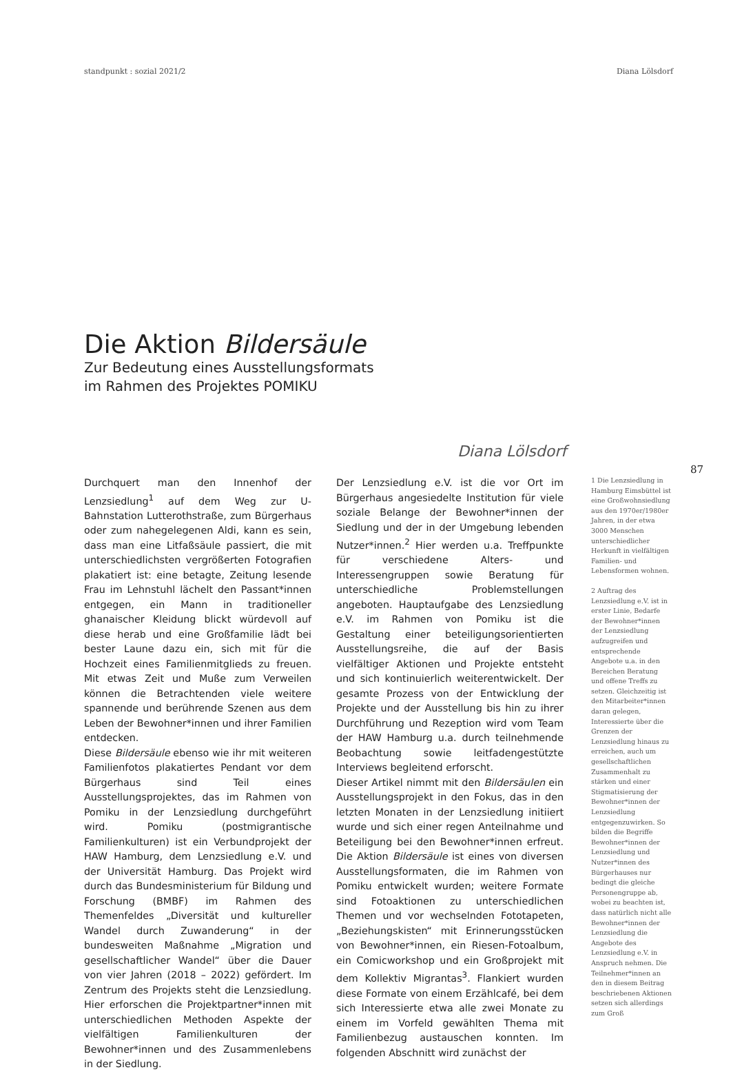standpunkt : sozial 2021/2 Diana Lölsdorf
Die Aktion Bildersäule
Zur Bedeutung eines Ausstellungsformats
im Rahmen des Projektes POMIKU
Diana Lölsdorf
87
Durchquert man den Innenhof der Lenzsiedlung<sup>1</sup> auf dem Weg zur U-Bahnstation Lutterothstraße, zum Bürgerhaus oder zum nahegelegenen Aldi, kann es sein, dass man eine Litfaßsäule passiert, die mit unterschiedlichsten vergrößerten Fotografien plakatiert ist: eine betagte, Zeitung lesende Frau im Lehnstuhl lächelt den Passant*innen entgegen, ein Mann in traditioneller ghanaischer Kleidung blickt würdevoll auf diese herab und eine Großfamilie lädt bei bester Laune dazu ein, sich mit für die Hochzeit eines Familienmitglieds zu freuen. Mit etwas Zeit und Muße zum Verweilen können die Betrachtenden viele weitere spannende und berührende Szenen aus dem Leben der Bewohner*innen und ihrer Familien entdecken.
Diese Bildersäule ebenso wie ihr mit weiteren Familienfotos plakatiertes Pendant vor dem Bürgerhaus sind Teil eines Ausstellungsprojektes, das im Rahmen von Pomiku in der Lenzsiedlung durchgeführt wird. Pomiku (postmigrantische Familienkulturen) ist ein Verbundprojekt der HAW Hamburg, dem Lenzsiedlung e.V. und der Universität Hamburg. Das Projekt wird durch das Bundesministerium für Bildung und Forschung (BMBF) im Rahmen des Themenfeldes „Diversität und kultureller Wandel durch Zuwanderung“ in der bundesweiten Maßnahme „Migration und gesellschaftlicher Wandel“ über die Dauer von vier Jahren (2018 – 2022) gefördert. Im Zentrum des Projekts steht die Lenzsiedlung. Hier erforschen die Projektpartner*innen mit unterschiedlichen Methoden Aspekte der vielfältigen Familienkulturen der Bewohner*innen und des Zusammenlebens in der Siedlung.
Der Lenzsiedlung e.V. ist die vor Ort im Bürgerhaus angesiedelte Institution für viele soziale Belange der Bewohner*innen der Siedlung und der in der Umgebung lebenden Nutzer*innen.<sup>2</sup> Hier werden u.a. Treffpunkte für verschiedene Alters- und Interessengruppen sowie Beratung für unterschiedliche Problemstellungen angeboten. Hauptaufgabe des Lenzsiedlung e.V. im Rahmen von Pomiku ist die Gestaltung einer beteiligungsorientierten Ausstellungsreihe, die auf der Basis vielfältiger Aktionen und Projekte entsteht und sich kontinuierlich weiterentwickelt. Der gesamte Prozess von der Entwicklung der Projekte und der Ausstellung bis hin zu ihrer Durchführung und Rezeption wird vom Team der HAW Hamburg u.a. durch teilnehmende Beobachtung sowie leitfadengestützte Interviews begleitend erforscht.
Dieser Artikel nimmt mit den Bildersäulen ein Ausstellungsprojekt in den Fokus, das in den letzten Monaten in der Lenzsiedlung initiiert wurde und sich einer regen Anteilnahme und Beteiligung bei den Bewohner*innen erfreut. Die Aktion Bildersäule ist eines von diversen Ausstellungsformaten, die im Rahmen von Pomiku entwickelt wurden; weitere Formate sind Fotoaktionen zu unterschiedlichen Themen und vor wechselnden Fototapeten, „Beziehungskisten“ mit Erinnerungsstücken von Bewohner*innen, ein Riesen-Fotoalbum, ein Comicworkshop und ein Großprojekt mit dem Kollektiv Migrantas<sup>3</sup>. Flankiert wurden diese Formate von einem Erzählcafé, bei dem sich Interessierte etwa alle zwei Monate zu einem im Vorfeld gewählten Thema mit Familienbezug austauschen konnten. Im folgenden Abschnitt wird zunächst der
1 Die Lenzsiedlung in Hamburg Eimsbüttel ist eine Großwohnsiedlung aus den 1970er/1980er Jahren, in der etwa 3000 Menschen unterschiedlicher Herkunft in vielfältigen Familien- und Lebensformen wohnen.
2 Auftrag des Lenzsiedlung e.V. ist in erster Linie, Bedarfe der Bewohner*innen der Lenzsiedlung aufzugreifen und entsprechende Angebote u.a. in den Bereichen Beratung und offene Treffs zu setzen. Gleichzeitig ist den Mitarbeiter*innen daran gelegen, Interessierte über die Grenzen der Lenzsiedlung hinaus zu erreichen, auch um gesellschaftlichen Zusammenhalt zu stärken und einer Stigmatisierung der Bewohner*innen der Lenzsiedlung entgegenzuwirken. So bilden die Begriffe Bewohner*innen der Lenzsiedlung und Nutzer*innen des Bürgerhauses nur bedingt die gleiche Personengruppe ab, wobei zu beachten ist, dass natürlich nicht alle Bewohner*innen der Lenzsiedlung die Angebote des Lenzsiedlung e.V. in Anspruch nehmen. Die Teilnehmer*innen an den in diesem Beitrag beschriebenen Aktionen setzen sich allerdings zum Groß